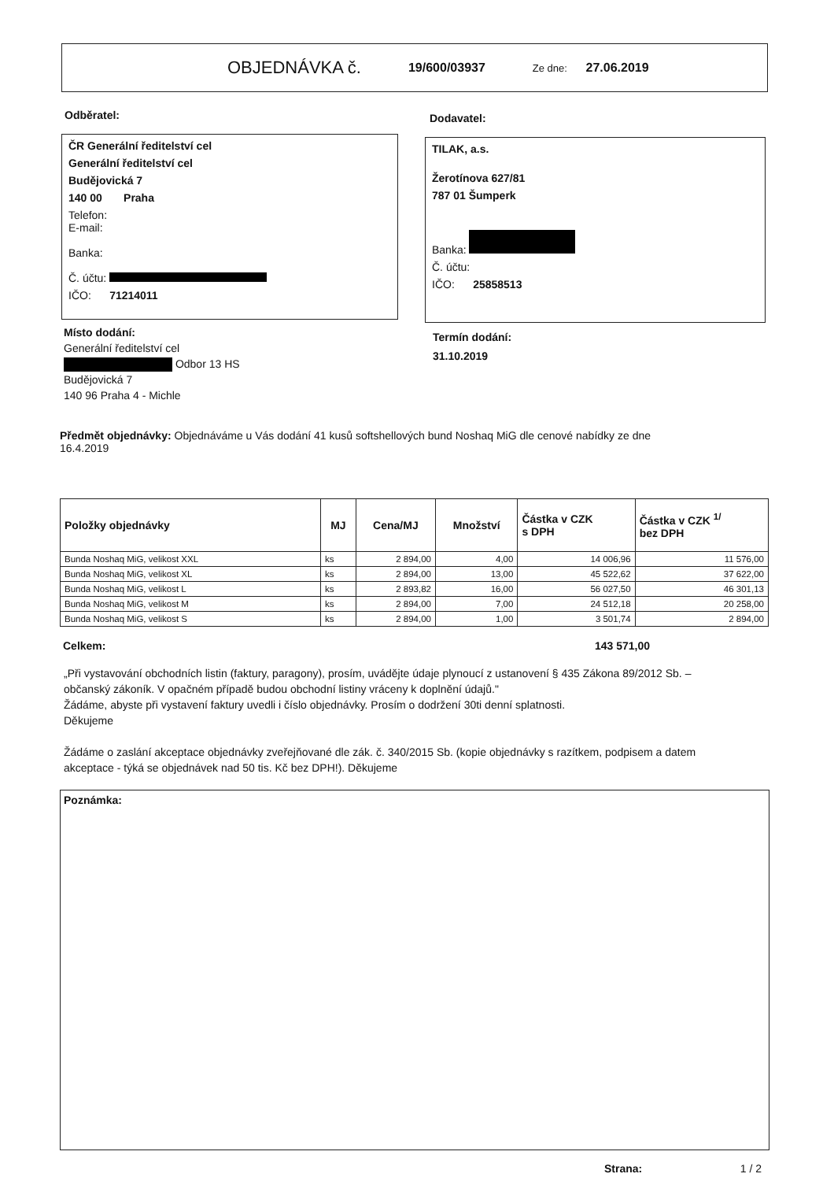OBJEDNÁVKA č. 19/600/03937 Ze dne: 27.06.2019
Odběratel:
ČR Generální ředitelství cel
Generální ředitelství cel
Budějovická 7
140 00 Praha
Telefon:
E-mail:
Banka:
Č. účtu:
IČO: 71214011
Dodavatel:
TILAK, a.s.
Žerotínova 627/81
787 01 Šumperk
Banka:
Č. účtu:
IČO: 25858513
Místo dodání:
Generální ředitelství cel
Odbor 13 HS
Budějovická 7
140 96 Praha 4 - Michle
Termín dodání:
31.10.2019
Předmět objednávky: Objednáváme u Vás dodání 41 kusů softshellových bund Noshaq MiG dle cenové nabídky ze dne 16.4.2019
| Položky objednávky | MJ | Cena/MJ | Množství | Částka v CZK s DPH | Částka v CZK <sup>1/</sup> bez DPH |
| --- | --- | --- | --- | --- | --- |
| Bunda Noshaq MiG, velikost XXL | ks | 2 894,00 | 4,00 | 14 006,96 | 11 576,00 |
| Bunda Noshaq MiG, velikost XL | ks | 2 894,00 | 13,00 | 45 522,62 | 37 622,00 |
| Bunda Noshaq MiG, velikost L | ks | 2 893,82 | 16,00 | 56 027,50 | 46 301,13 |
| Bunda Noshaq MiG, velikost M | ks | 2 894,00 | 7,00 | 24 512,18 | 20 258,00 |
| Bunda Noshaq MiG, velikost S | ks | 2 894,00 | 1,00 | 3 501,74 | 2 894,00 |
Celkem: 143 571,00
„Při vystavování obchodních listin (faktury, paragony), prosím, uvádějte údaje plynoucí z ustanovení § 435 Zákona 89/2012 Sb. – občanský zákoník. V opačném případě budou obchodní listiny vráceny k doplnění údajů."
Žádáme, abyste při vystavení faktury uvedli i číslo objednávky. Prosím o dodržení 30ti denní splatnosti.
Děkujeme
Žádáme o zaslání akceptace objednávky zveřejňované dle zák. č. 340/2015 Sb. (kopie objednávky s razítkem, podpisem a datem akceptace - týká se objednávek nad 50 tis. Kč bez DPH!). Děkujeme
Poznámka:
Strana: 1 / 2